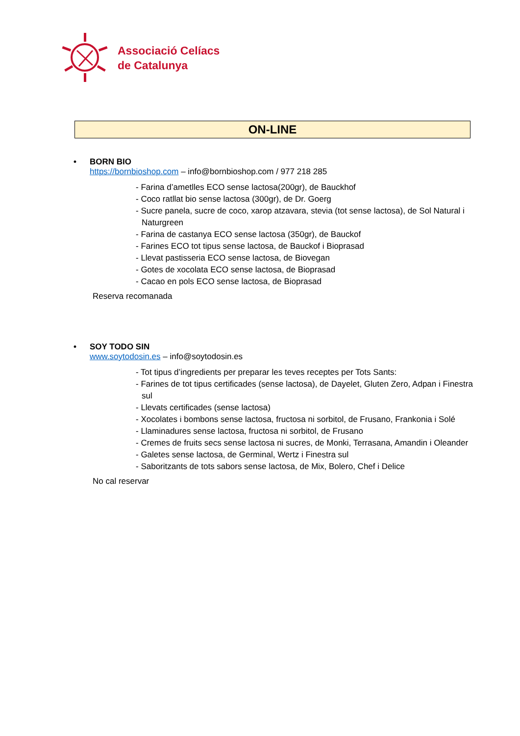Associació Celíacs
de Catalunya
ON-LINE
• BORN BIO
https://bornbioshop.com – info@bornbioshop.com / 977 218 285
- Farina d’ametlles ECO sense lactosa(200gr), de Bauckhof
- Coco ratllat bio sense lactosa (300gr), de Dr. Goerg
- Sucre panela, sucre de coco, xarop atzavara, stevia (tot sense lactosa), de Sol Natural i Naturgreen
- Farina de castanya ECO sense lactosa (350gr), de Bauckof
- Farines ECO tot tipus sense lactosa, de Bauckof i Bioprasad
- Llevat pastisseria ECO sense lactosa, de Biovegan
- Gotes de xocolata ECO sense lactosa, de Bioprasad
- Cacao en pols ECO sense lactosa, de Bioprasad
Reserva recomanada
• SOY TODO SIN
www.soytodosin.es – info@soytodosin.es
- Tot tipus d’ingredients per preparar les teves receptes per Tots Sants:
- Farines de tot tipus certificades (sense lactosa), de Dayelet, Gluten Zero, Adpan i Finestra sul
- Llevats certificades (sense lactosa)
- Xocolates i bombons sense lactosa, fructosa ni sorbitol, de Frusano, Frankonia i Solé
- Llaminadures sense lactosa, fructosa ni sorbitol, de Frusano
- Cremes de fruits secs sense lactosa ni sucres, de Monki, Terrasana, Amandin i Oleander
- Galetes sense lactosa, de Germinal, Wertz i Finestra sul
- Saboritzants de tots sabors sense lactosa, de Mix, Bolero, Chef i Delice
No cal reservar